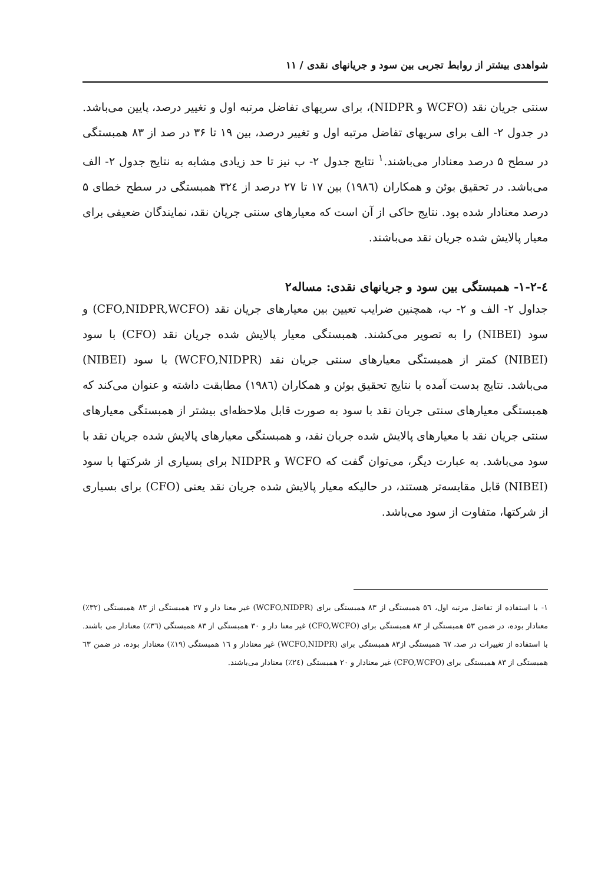شواهدی بیشتر از روابط تجربی بین سود و جریانهای نقدی / ۱۱
سنتی جریان نقد (WCFO و NIDPR)، برای سریهای تفاضل مرتبه اول و تغییر درصد، پایین می‌باشد. در جدول ۲- الف برای سریهای تفاضل مرتبه اول و تغییر درصد، بین ۱۹ تا ۳۶ در صد از ۸۳ همبستگی در سطح ۵ درصد معنادار می‌باشند.<sup>۱</sup> نتایج جدول ۲- ب نیز تا حد زیادی مشابه به نتایج جدول ۲- الف می‌باشد. در تحقیق بوئن و همکاران (۱۹۸٦) بین ۱۷ تا ۲۷ درصد از ۳۲٤ همبستگی در سطح خطای ۵ درصد معنادار شده بود. نتایج حاکی از آن است که معیارهای سنتی جریان نقد، نمایندگان ضعیفی برای معیار پالایش شده جریان نقد می‌باشند.
٤-۱-۲- همبستگی بین سود و جریانهای نقدی: مساله۲
جداول ۲- الف و ۲- ب، همچنین ضرایب تعیین بین معیارهای جریان نقد (CFO,NIDPR,WCFO) و سود (NIBEI) را به تصویر می‌کشند. همبستگی معیار پالایش شده جریان نقد (CFO) با سود (NIBEI) کمتر از همبستگی معیارهای سنتی جریان نقد (WCFO,NIDPR) با سود (NIBEI) می‌باشد. نتایج بدست آمده با نتایج تحقیق بوئن و همکاران (۱۹۸٦) مطابقت داشته و عنوان می‌کند که همبستگی معیارهای سنتی جریان نقد با سود به صورت قابل ملاحظه‌ای بیشتر از همبستگی معیارهای سنتی جریان نقد با معیارهای پالایش شده جریان نقد، و همبستگی معیارهای پالایش شده جریان نقد با سود می‌باشد. به عبارت دیگر، می‌توان گفت که WCFO و NIDPR برای بسیاری از شرکتها با سود (NIBEI) قابل مقایسه‌تر هستند، در حالیکه معیار پالایش شده جریان نقد یعنی (CFO) برای بسیاری از شرکتها، متفاوت از سود می‌باشد.
۱- با استفاده از تفاضل مرتبه اول، ٥٦ همبستگی از ۸۳ همبستگی برای (WCFO,NIDPR) غیر معنا دار و ۲۷ همبستگی از ۸۳ همبستگی (۳۲٪) معنادار بوده، در ضمن ۵۳ همبستگی از ۸۳ همبستگی برای (CFO,WCFO) غیر معنا دار و ۳۰ همبستگی از ۸۳ همبستگی (۳٦٪) معنادار می باشند. با استفاده از تغییرات در صد، ٦۷ همبستگی از۸۳ همبستگی برای (WCFO,NIDPR) غیر معنادار و ۱٦ همبستگی (۱۹٪) معنادار بوده، در ضمن ٦۳ همبستگی از ۸۳ همبستگی برای (CFO,WCFO) غیر معنادار و ۲۰ همبستگی (۲٤٪) معنادار می‌باشند.